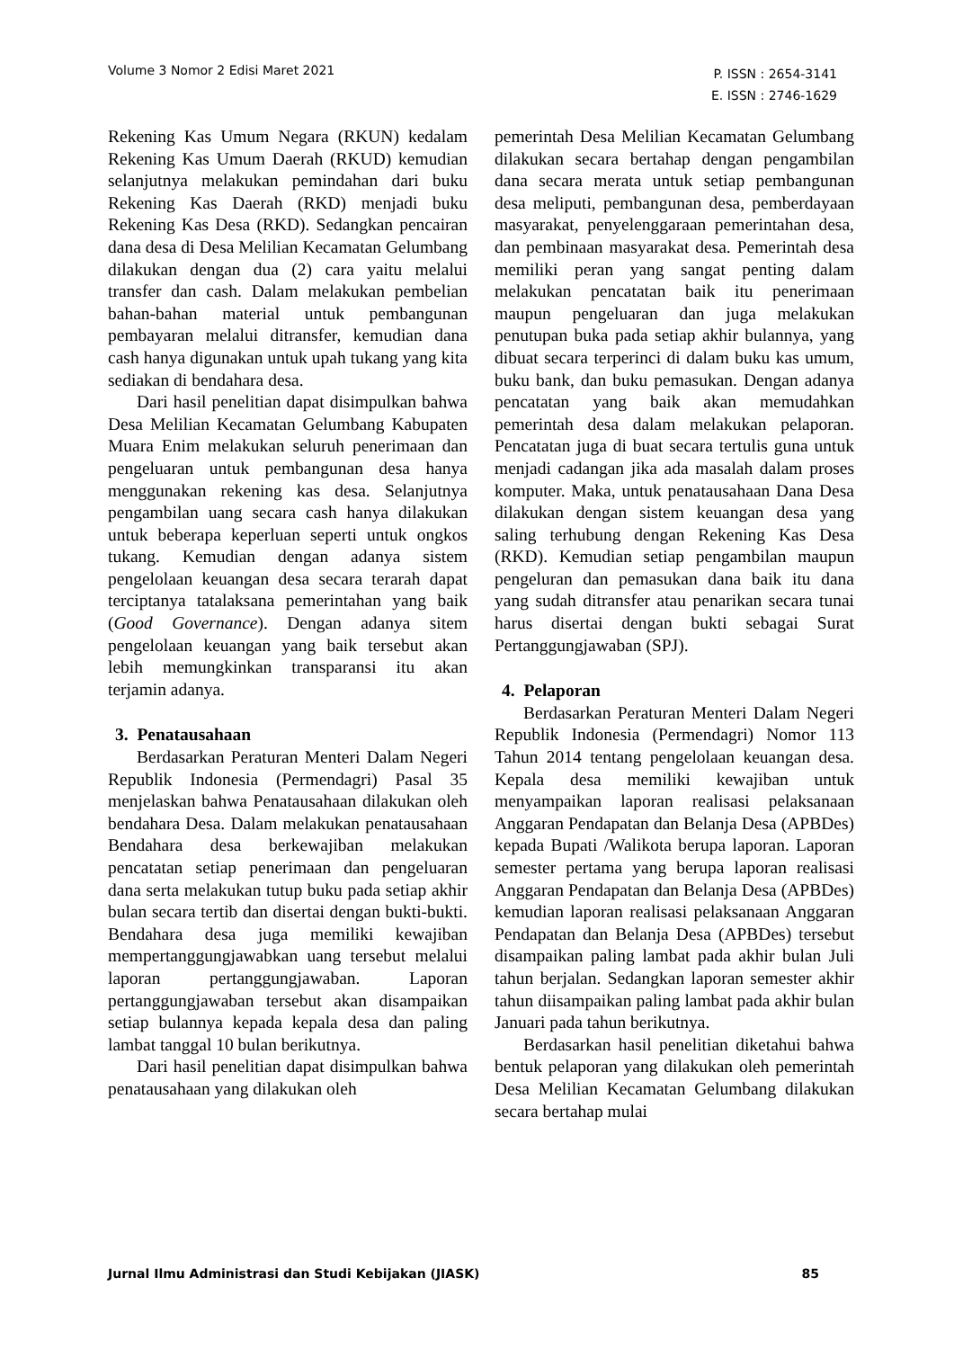Volume 3 Nomor 2 Edisi Maret 2021
P. ISSN : 2654-3141
E. ISSN : 2746-1629
Rekening Kas Umum Negara (RKUN) kedalam Rekening Kas Umum Daerah (RKUD) kemudian selanjutnya melakukan pemindahan dari buku Rekening Kas Daerah (RKD) menjadi buku Rekening Kas Desa (RKD). Sedangkan pencairan dana desa di Desa Melilian Kecamatan Gelumbang dilakukan dengan dua (2) cara yaitu melalui transfer dan cash. Dalam melakukan pembelian bahan-bahan material untuk pembangunan pembayaran melalui ditransfer, kemudian dana cash hanya digunakan untuk upah tukang yang kita sediakan di bendahara desa.
Dari hasil penelitian dapat disimpulkan bahwa Desa Melilian Kecamatan Gelumbang Kabupaten Muara Enim melakukan seluruh penerimaan dan pengeluaran untuk pembangunan desa hanya menggunakan rekening kas desa. Selanjutnya pengambilan uang secara cash hanya dilakukan untuk beberapa keperluan seperti untuk ongkos tukang. Kemudian dengan adanya sistem pengelolaan keuangan desa secara terarah dapat terciptanya tatalaksana pemerintahan yang baik (Good Governance). Dengan adanya sitem pengelolaan keuangan yang baik tersebut akan lebih memungkinkan transparansi itu akan terjamin adanya.
3. Penatausahaan
Berdasarkan Peraturan Menteri Dalam Negeri Republik Indonesia (Permendagri) Pasal 35 menjelaskan bahwa Penatausahaan dilakukan oleh bendahara Desa. Dalam melakukan penatausahaan Bendahara desa berkewajiban melakukan pencatatan setiap penerimaan dan pengeluaran dana serta melakukan tutup buku pada setiap akhir bulan secara tertib dan disertai dengan bukti-bukti. Bendahara desa juga memiliki kewajiban mempertanggungjawabkan uang tersebut melalui laporan pertanggungjawaban. Laporan pertanggungjawaban tersebut akan disampaikan setiap bulannya kepada kepala desa dan paling lambat tanggal 10 bulan berikutnya.
Dari hasil penelitian dapat disimpulkan bahwa penatausahaan yang dilakukan oleh
pemerintah Desa Melilian Kecamatan Gelumbang dilakukan secara bertahap dengan pengambilan dana secara merata untuk setiap pembangunan desa meliputi, pembangunan desa, pemberdayaan masyarakat, penyelenggaraan pemerintahan desa, dan pembinaan masyarakat desa. Pemerintah desa memiliki peran yang sangat penting dalam melakukan pencatatan baik itu penerimaan maupun pengeluaran dan juga melakukan penutupan buka pada setiap akhir bulannya, yang dibuat secara terperinci di dalam buku kas umum, buku bank, dan buku pemasukan. Dengan adanya pencatatan yang baik akan memudahkan pemerintah desa dalam melakukan pelaporan. Pencatatan juga di buat secara tertulis guna untuk menjadi cadangan jika ada masalah dalam proses komputer. Maka, untuk penatausahaan Dana Desa dilakukan dengan sistem keuangan desa yang saling terhubung dengan Rekening Kas Desa (RKD). Kemudian setiap pengambilan maupun pengeluran dan pemasukan dana baik itu dana yang sudah ditransfer atau penarikan secara tunai harus disertai dengan bukti sebagai Surat Pertanggungjawaban (SPJ).
4. Pelaporan
Berdasarkan Peraturan Menteri Dalam Negeri Republik Indonesia (Permendagri) Nomor 113 Tahun 2014 tentang pengelolaan keuangan desa. Kepala desa memiliki kewajiban untuk menyampaikan laporan realisasi pelaksanaan Anggaran Pendapatan dan Belanja Desa (APBDes) kepada Bupati /Walikota berupa laporan. Laporan semester pertama yang berupa laporan realisasi Anggaran Pendapatan dan Belanja Desa (APBDes) kemudian laporan realisasi pelaksanaan Anggaran Pendapatan dan Belanja Desa (APBDes) tersebut disampaikan paling lambat pada akhir bulan Juli tahun berjalan. Sedangkan laporan semester akhir tahun diisampaikan paling lambat pada akhir bulan Januari pada tahun berikutnya.
Berdasarkan hasil penelitian diketahui bahwa bentuk pelaporan yang dilakukan oleh pemerintah Desa Melilian Kecamatan Gelumbang dilakukan secara bertahap mulai
Jurnal Ilmu Administrasi dan Studi Kebijakan (JIASK)
85